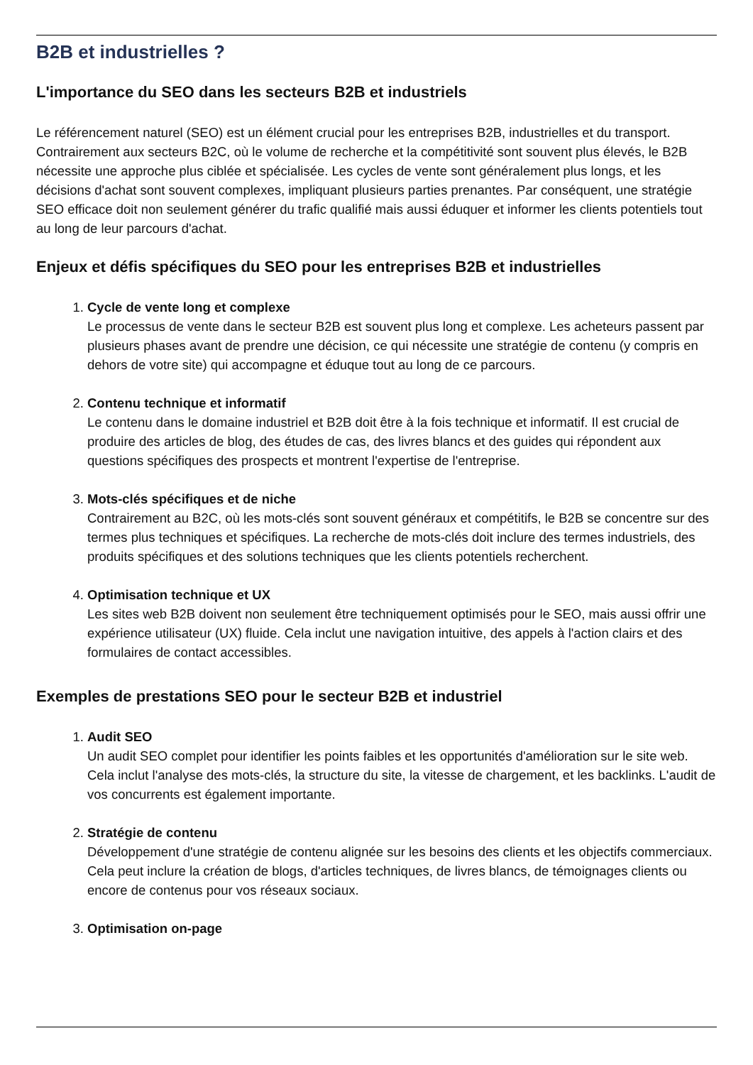B2B et industrielles ?
L'importance du SEO dans les secteurs B2B et industriels
Le référencement naturel (SEO) est un élément crucial pour les entreprises B2B, industrielles et du transport. Contrairement aux secteurs B2C, où le volume de recherche et la compétitivité sont souvent plus élevés, le B2B nécessite une approche plus ciblée et spécialisée. Les cycles de vente sont généralement plus longs, et les décisions d'achat sont souvent complexes, impliquant plusieurs parties prenantes. Par conséquent, une stratégie SEO efficace doit non seulement générer du trafic qualifié mais aussi éduquer et informer les clients potentiels tout au long de leur parcours d'achat.
Enjeux et défis spécifiques du SEO pour les entreprises B2B et industrielles
1. Cycle de vente long et complexe
Le processus de vente dans le secteur B2B est souvent plus long et complexe. Les acheteurs passent par plusieurs phases avant de prendre une décision, ce qui nécessite une stratégie de contenu (y compris en dehors de votre site) qui accompagne et éduque tout au long de ce parcours.
2. Contenu technique et informatif
Le contenu dans le domaine industriel et B2B doit être à la fois technique et informatif. Il est crucial de produire des articles de blog, des études de cas, des livres blancs et des guides qui répondent aux questions spécifiques des prospects et montrent l'expertise de l'entreprise.
3. Mots-clés spécifiques et de niche
Contrairement au B2C, où les mots-clés sont souvent généraux et compétitifs, le B2B se concentre sur des termes plus techniques et spécifiques. La recherche de mots-clés doit inclure des termes industriels, des produits spécifiques et des solutions techniques que les clients potentiels recherchent.
4. Optimisation technique et UX
Les sites web B2B doivent non seulement être techniquement optimisés pour le SEO, mais aussi offrir une expérience utilisateur (UX) fluide. Cela inclut une navigation intuitive, des appels à l'action clairs et des formulaires de contact accessibles.
Exemples de prestations SEO pour le secteur B2B et industriel
1. Audit SEO
Un audit SEO complet pour identifier les points faibles et les opportunités d'amélioration sur le site web. Cela inclut l'analyse des mots-clés, la structure du site, la vitesse de chargement, et les backlinks. L'audit de vos concurrents est également importante.
2. Stratégie de contenu
Développement d'une stratégie de contenu alignée sur les besoins des clients et les objectifs commerciaux. Cela peut inclure la création de blogs, d'articles techniques, de livres blancs, de témoignages clients ou encore de contenus pour vos réseaux sociaux.
3. Optimisation on-page